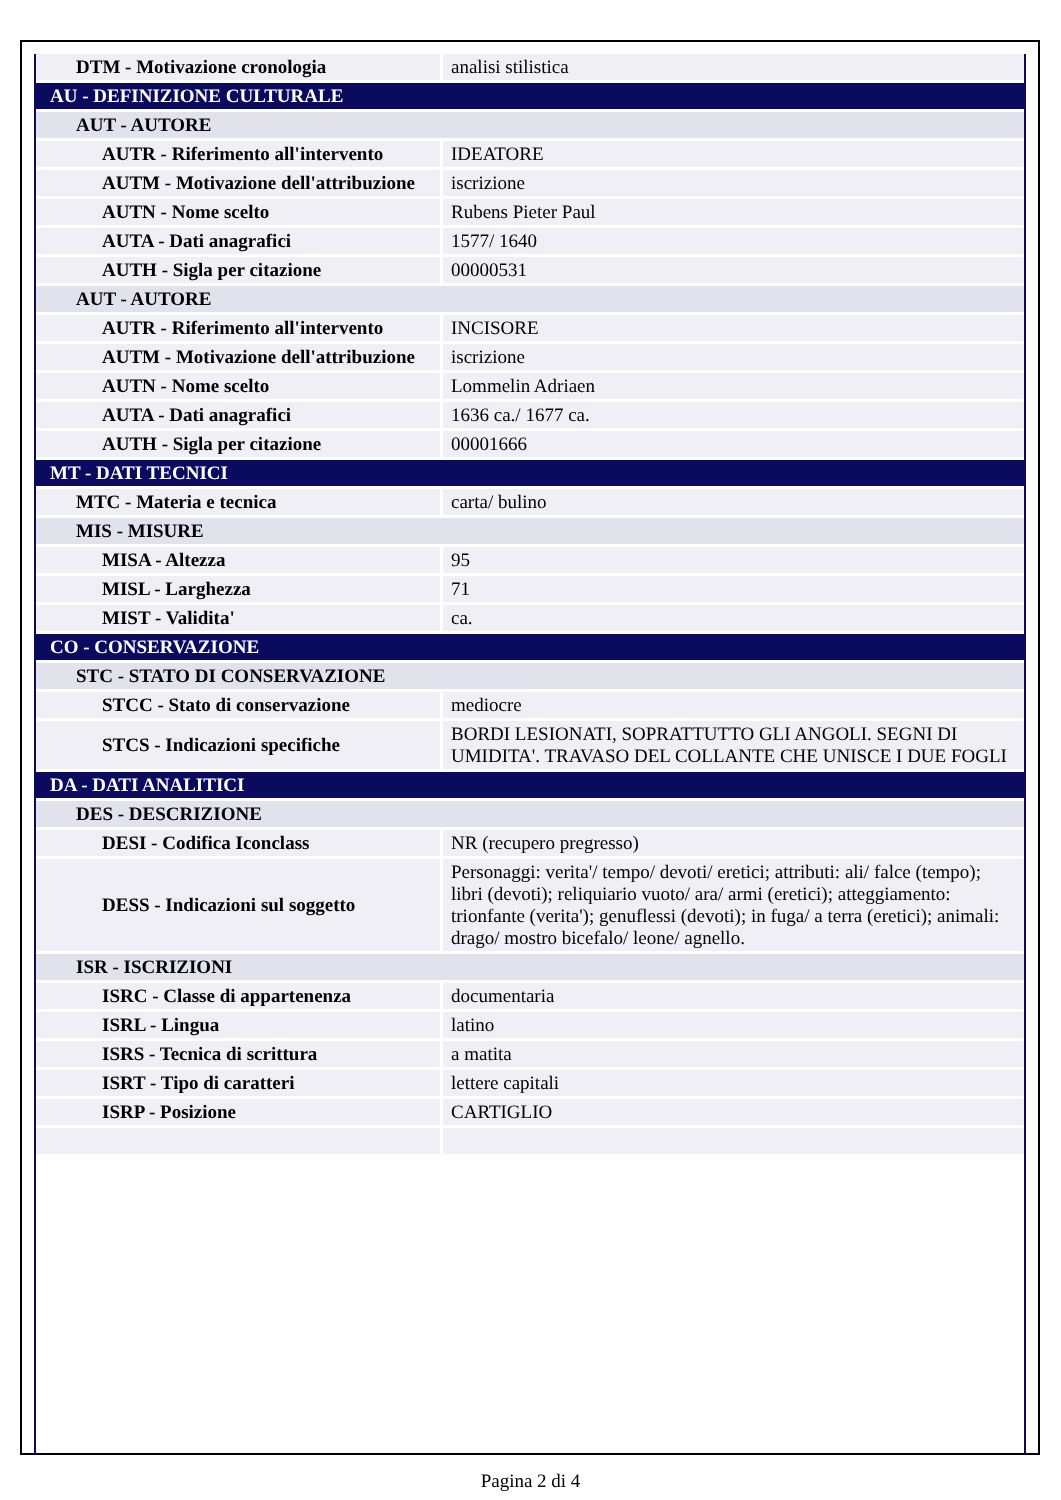| DTM - Motivazione cronologia | analisi stilistica |
| AU - DEFINIZIONE CULTURALE | |
| AUT - AUTORE | |
| AUTR - Riferimento all'intervento | IDEATORE |
| AUTM - Motivazione dell'attribuzione | iscrizione |
| AUTN - Nome scelto | Rubens Pieter Paul |
| AUTA - Dati anagrafici | 1577/ 1640 |
| AUTH - Sigla per citazione | 00000531 |
| AUT - AUTORE | |
| AUTR - Riferimento all'intervento | INCISORE |
| AUTM - Motivazione dell'attribuzione | iscrizione |
| AUTN - Nome scelto | Lommelin Adriaen |
| AUTA - Dati anagrafici | 1636 ca./ 1677 ca. |
| AUTH - Sigla per citazione | 00001666 |
| MT - DATI TECNICI | |
| MTC - Materia e tecnica | carta/ bulino |
| MIS - MISURE | |
| MISA - Altezza | 95 |
| MISL - Larghezza | 71 |
| MIST - Validita' | ca. |
| CO - CONSERVAZIONE | |
| STC - STATO DI CONSERVAZIONE | |
| STCC - Stato di conservazione | mediocre |
| STCS - Indicazioni specifiche | BORDI LESIONATI, SOPRATTUTTO GLI ANGOLI. SEGNI DI UMIDITA'. TRAVASO DEL COLLANTE CHE UNISCE I DUE FOGLI |
| DA - DATI ANALITICI | |
| DES - DESCRIZIONE | |
| DESI - Codifica Iconclass | NR (recupero pregresso) |
| DESS - Indicazioni sul soggetto | Personaggi: verita'/ tempo/ devoti/ eretici; attributi: ali/ falce (tempo); libri (devoti); reliquiario vuoto/ ara/ armi (eretici); atteggiamento: trionfante (verita'); genuflessi (devoti); in fuga/ a terra (eretici); animali: drago/ mostro bicefalo/ leone/ agnello. |
| ISR - ISCRIZIONI | |
| ISRC - Classe di appartenenza | documentaria |
| ISRL - Lingua | latino |
| ISRS - Tecnica di scrittura | a matita |
| ISRT - Tipo di caratteri | lettere capitali |
| ISRP - Posizione | CARTIGLIO |
Pagina 2 di 4